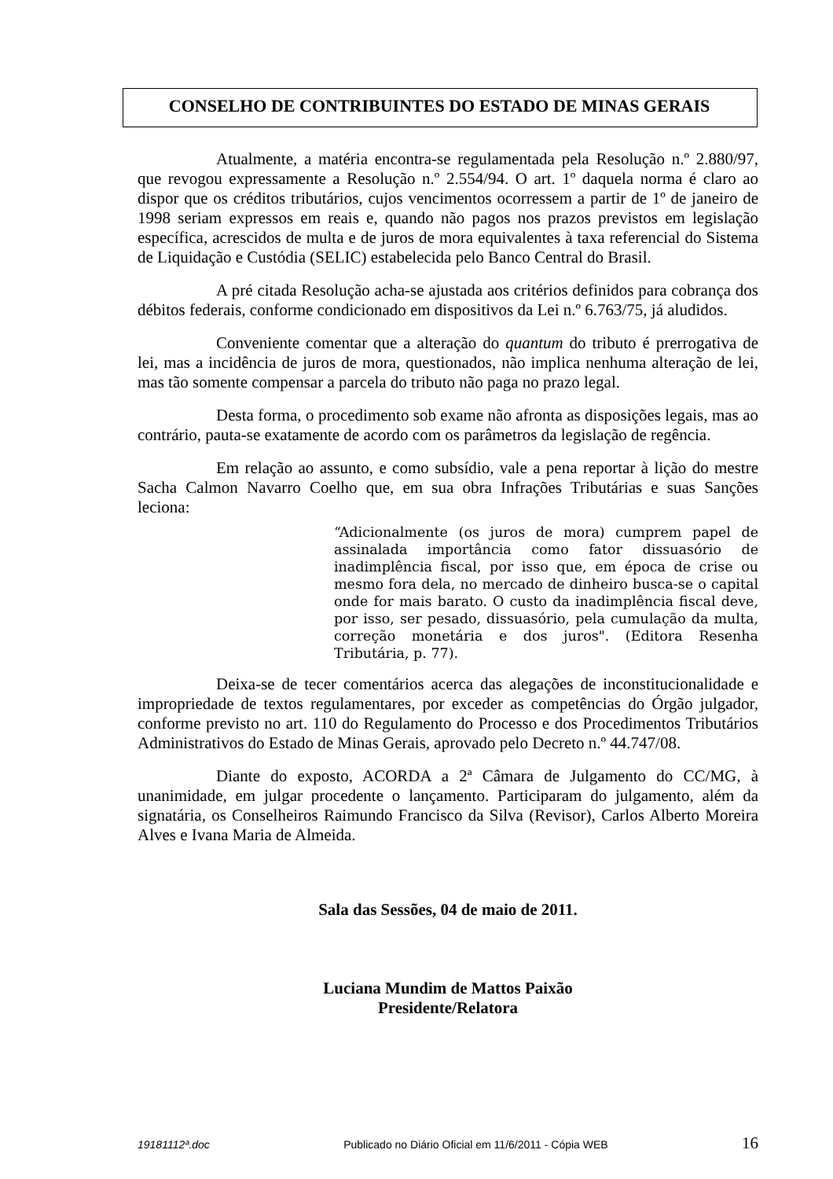CONSELHO DE CONTRIBUINTES DO ESTADO DE MINAS GERAIS
Atualmente, a matéria encontra-se regulamentada pela Resolução n.º 2.880/97, que revogou expressamente a Resolução n.º 2.554/94. O art. 1º daquela norma é claro ao dispor que os créditos tributários, cujos vencimentos ocorressem a partir de 1º de janeiro de 1998 seriam expressos em reais e, quando não pagos nos prazos previstos em legislação específica, acrescidos de multa e de juros de mora equivalentes à taxa referencial do Sistema de Liquidação e Custódia (SELIC) estabelecida pelo Banco Central do Brasil.
A pré citada Resolução acha-se ajustada aos critérios definidos para cobrança dos débitos federais, conforme condicionado em dispositivos da Lei n.º 6.763/75, já aludidos.
Conveniente comentar que a alteração do quantum do tributo é prerrogativa de lei, mas a incidência de juros de mora, questionados, não implica nenhuma alteração de lei, mas tão somente compensar a parcela do tributo não paga no prazo legal.
Desta forma, o procedimento sob exame não afronta as disposições legais, mas ao contrário, pauta-se exatamente de acordo com os parâmetros da legislação de regência.
Em relação ao assunto, e como subsídio, vale a pena reportar à lição do mestre Sacha Calmon Navarro Coelho que, em sua obra Infrações Tributárias e suas Sanções leciona:
“Adicionalmente (os juros de mora) cumprem papel de assinalada importância como fator dissuasório de inadimplência fiscal, por isso que, em época de crise ou mesmo fora dela, no mercado de dinheiro busca-se o capital onde for mais barato. O custo da inadimplência fiscal deve, por isso, ser pesado, dissuasório, pela cumulação da multa, correção monetária e dos juros". (Editora Resenha Tributária, p. 77).
Deixa-se de tecer comentários acerca das alegações de inconstitucionalidade e impropriedade de textos regulamentares, por exceder as competências do Órgão julgador, conforme previsto no art. 110 do Regulamento do Processo e dos Procedimentos Tributários Administrativos do Estado de Minas Gerais, aprovado pelo Decreto n.º 44.747/08.
Diante do exposto, ACORDA a 2ª Câmara de Julgamento do CC/MG, à unanimidade, em julgar procedente o lançamento. Participaram do julgamento, além da signatária, os Conselheiros Raimundo Francisco da Silva (Revisor), Carlos Alberto Moreira Alves e Ivana Maria de Almeida.
Sala das Sessões, 04 de maio de 2011.
Luciana Mundim de Mattos Paixão
Presidente/Relatora
19181112ª.doc Publicado no Diário Oficial em 11/6/2011 - Cópia WEB 16